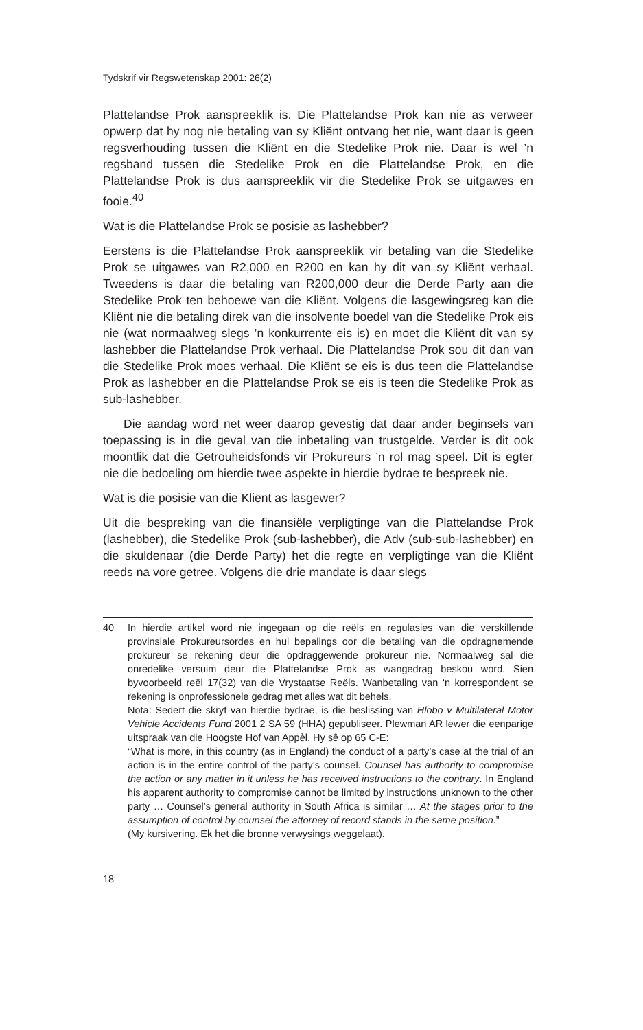Tydskrif vir Regswetenskap 2001: 26(2)
Plattelandse Prok aanspreeklik is. Die Plattelandse Prok kan nie as verweer opwerp dat hy nog nie betaling van sy Kliënt ontvang het nie, want daar is geen regsverhouding tussen die Kliënt en die Stedelike Prok nie. Daar is wel ’n regsband tussen die Stedelike Prok en die Plattelandse Prok, en die Plattelandse Prok is dus aanspreeklik vir die Stedelike Prok se uitgawes en fooie.<sup>40</sup>
Wat is die Plattelandse Prok se posisie as lashebber?
Eerstens is die Plattelandse Prok aanspreeklik vir betaling van die Stedelike Prok se uitgawes van R2,000 en R200 en kan hy dit van sy Kliënt verhaal. Tweedens is daar die betaling van R200,000 deur die Derde Party aan die Stedelike Prok ten behoewe van die Kliënt. Volgens die lasgewingsreg kan die Kliënt nie die betaling direk van die insolvente boedel van die Stedelike Prok eis nie (wat normaalweg slegs ’n konkurrente eis is) en moet die Kliënt dit van sy lashebber die Plattelandse Prok verhaal. Die Plattelandse Prok sou dit dan van die Stedelike Prok moes verhaal. Die Kliënt se eis is dus teen die Plattelandse Prok as lashebber en die Plattelandse Prok se eis is teen die Stedelike Prok as sub-lashebber.
Die aandag word net weer daarop gevestig dat daar ander beginsels van toepassing is in die geval van die inbetaling van trustgelde. Verder is dit ook moontlik dat die Getrouheidsfonds vir Prokureurs ’n rol mag speel. Dit is egter nie die bedoeling om hierdie twee aspekte in hierdie bydrae te bespreek nie.
Wat is die posisie van die Kliënt as lasgewer?
Uit die bespreking van die finansiële verpligtinge van die Plattelandse Prok (lashebber), die Stedelike Prok (sub-lashebber), die Adv (sub-sub-lashebber) en die skuldenaar (die Derde Party) het die regte en verpligtinge van die Kliënt reeds na vore getree. Volgens die drie mandate is daar slegs
40 In hierdie artikel word nie ingegaan op die reëls en regulasies van die verskillende provinsiale Prokureursordes en hul bepalings oor die betaling van die opdragnemende prokureur se rekening deur die opdraggewende prokureur nie. Normaalweg sal die onredelike versuim deur die Plattelandse Prok as wangedrag beskou word. Sien byvoorbeeld reël 17(32) van die Vrystaatse Reëls. Wanbetaling van ‘n korrespondent se rekening is onprofessionele gedrag met alles wat dit behels.
Nota: Sedert die skryf van hierdie bydrae, is die beslissing van Hlobo v Multilateral Motor Vehicle Accidents Fund 2001 2 SA 59 (HHA) gepubliseer. Plewman AR lewer die eenparige uitspraak van die Hoogste Hof van Appèl. Hy sê op 65 C-E:
“What is more, in this country (as in England) the conduct of a party’s case at the trial of an action is in the entire control of the party’s counsel. Counsel has authority to compromise the action or any matter in it unless he has received instructions to the contrary. In England his apparent authority to compromise cannot be limited by instructions unknown to the other party … Counsel’s general authority in South Africa is similar … At the stages prior to the assumption of control by counsel the attorney of record stands in the same position.”
(My kursivering. Ek het die bronne verwysings weggelaat).
18